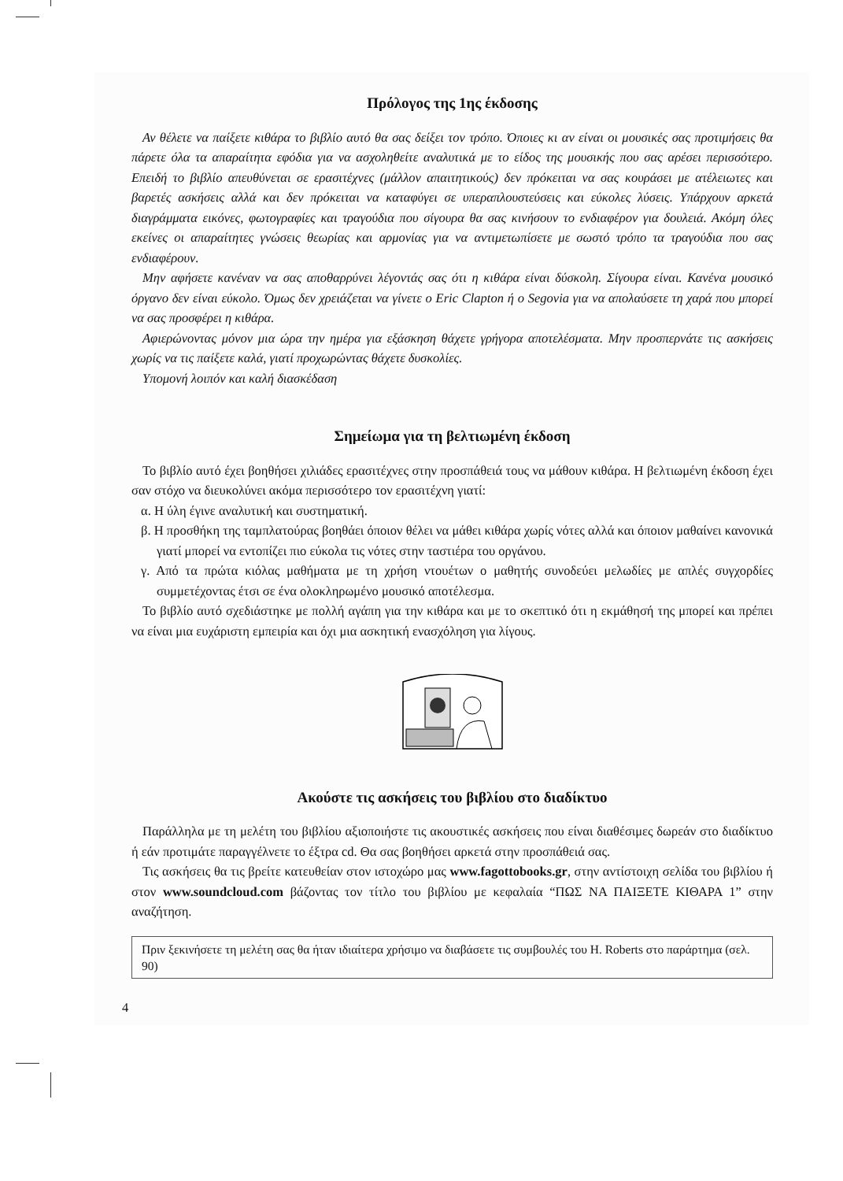Πρόλογος της 1ης έκδοσης
Αν θέλετε να παίξετε κιθάρα το βιβλίο αυτό θα σας δείξει τον τρόπο. Όποιες κι αν είναι οι μουσικές σας προτιμήσεις θα πάρετε όλα τα απαραίτητα εφόδια για να ασχοληθείτε αναλυτικά με το είδος της μουσικής που σας αρέσει περισσότερο. Επειδή το βιβλίο απευθύνεται σε ερασιτέχνες (μάλλον απαιτητικούς) δεν πρόκειται να σας κουράσει με ατέλειωτες και βαρετές ασκήσεις αλλά και δεν πρόκειται να καταφύγει σε υπεραπλουστεύσεις και εύκολες λύσεις. Υπάρχουν αρκετά διαγράμματα εικόνες, φωτογραφίες και τραγούδια που σίγουρα θα σας κινήσουν το ενδιαφέρον για δουλειά. Ακόμη όλες εκείνες οι απαραίτητες γνώσεις θεωρίας και αρμονίας για να αντιμετωπίσετε με σωστό τρόπο τα τραγούδια που σας ενδιαφέρουν.
Μην αφήσετε κανέναν να σας αποθαρρύνει λέγοντάς σας ότι η κιθάρα είναι δύσκολη. Σίγουρα είναι. Κανένα μουσικό όργανο δεν είναι εύκολο. Όμως δεν χρειάζεται να γίνετε ο Eric Clapton ή ο Segovia για να απολαύσετε τη χαρά που μπορεί να σας προσφέρει η κιθάρα.
Αφιερώνοντας μόνον μια ώρα την ημέρα για εξάσκηση θάχετε γρήγορα αποτελέσματα. Μην προσπερνάτε τις ασκήσεις χωρίς να τις παίξετε καλά, γιατί προχωρώντας θάχετε δυσκολίες.
Υπομονή λοιπόν και καλή διασκέδαση
Σημείωμα για τη βελτιωμένη έκδοση
Το βιβλίο αυτό έχει βοηθήσει χιλιάδες ερασιτέχνες στην προσπάθειά τους να μάθουν κιθάρα. Η βελτιωμένη έκδοση έχει σαν στόχο να διευκολύνει ακόμα περισσότερο τον ερασιτέχνη γιατί:
α. Η ύλη έγινε αναλυτική και συστηματική.
β. Η προσθήκη της ταμπλατούρας βοηθάει όποιον θέλει να μάθει κιθάρα χωρίς νότες αλλά και όποιον μαθαίνει κανονικά γιατί μπορεί να εντοπίζει πιο εύκολα τις νότες στην ταστιέρα του οργάνου.
γ. Από τα πρώτα κιόλας μαθήματα με τη χρήση ντουέτων ο μαθητής συνοδεύει μελωδίες με απλές συγχορδίες συμμετέχοντας έτσι σε ένα ολοκληρωμένο μουσικό αποτέλεσμα.
Το βιβλίο αυτό σχεδιάστηκε με πολλή αγάπη για την κιθάρα και με το σκεπτικό ότι η εκμάθησή της μπορεί και πρέπει να είναι μια ευχάριστη εμπειρία και όχι μια ασκητική ενασχόληση για λίγους.
Ακούστε τις ασκήσεις του βιβλίου στο διαδίκτυο
Παράλληλα με τη μελέτη του βιβλίου αξιοποιήστε τις ακουστικές ασκήσεις που είναι διαθέσιμες δωρεάν στο διαδίκτυο ή εάν προτιμάτε παραγγέλνετε το έξτρα cd. Θα σας βοηθήσει αρκετά στην προσπάθειά σας.
Τις ασκήσεις θα τις βρείτε κατευθείαν στον ιστοχώρο μας www.fagottobooks.gr, στην αντίστοιχη σελίδα του βιβλίου ή στον www.soundcloud.com βάζοντας τον τίτλο του βιβλίου με κεφαλαία “ΠΩΣ ΝΑ ΠΑΙΞΕΤΕ ΚΙΘΑΡΑ 1” στην αναζήτηση.
Πριν ξεκινήσετε τη μελέτη σας θα ήταν ιδιαίτερα χρήσιμο να διαβάσετε τις συμβουλές του H. Roberts στο παράρτημα (σελ. 90)
4